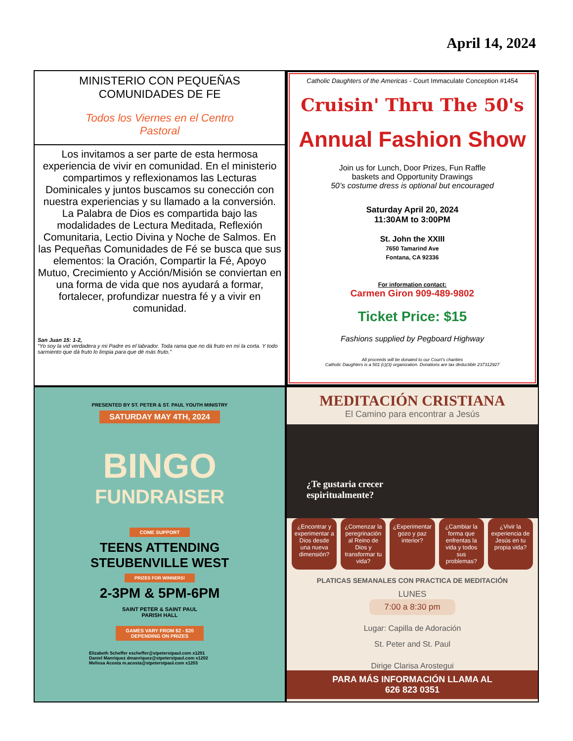April 14, 2024
MINISTERIO CON PEQUEÑAS
COMUNIDADES DE FE
Todos los Viernes en el Centro
Pastoral
Los invitamos a ser parte de esta hermosa experiencia de vivir en comunidad. En el ministerio compartimos y reflexionamos las Lecturas Dominicales y juntos buscamos su conección con nuestra experiencias y su llamado a la conversión. La Palabra de Dios es compartida bajo las modalidades de Lectura Meditada, Reflexión Comunitaria, Lectio Divina y Noche de Salmos. En las Pequeñas Comunidades de Fé se busca que sus elementos: la Oración, Compartir la Fé, Apoyo Mutuo, Crecimiento y Acción/Misión se conviertan en una forma de vida que nos ayudará a formar, fortalecer, profundizar nuestra fé y a vivir en comunidad.
San Juan 15: 1-2,
“Yo soy la vid verdadera y mi Padre es el labrador. Toda rama que no dá fruto en mí la corta. Y todo sarmiento que dá fruto lo limpia para que dé más fruto.”
Catholic Daughters of the Americas - Court Immaculate Conception #1454
Cruisin' Thru The 50's
Annual Fashion Show
Join us for Lunch, Door Prizes, Fun Raffle
baskets and Opportunity Drawings
50’s costume dress is optional but encouraged
Saturday April 20, 2024
11:30AM to 3:00PM
St. John the XXIII
7650 Tamarind Ave
Fontana, CA 92336
For information contact:
Carmen Giron 909-489-9802
Ticket Price: $15
Fashions supplied by Pegboard Highway
All proceeds will be donated to our Court’s charities
Catholic Daughters is a 501 (c)(3) organization. Donations are tax deductible 237312927
PRESENTED BY ST. PETER & ST. PAUL YOUTH MINISTRY
SATURDAY MAY 4TH, 2024
BINGO
FUNDRAISER
COME SUPPORT
TEENS ATTENDING
STEUBENVILLE WEST
PRIZES FOR WINNERS!
2-3PM & 5PM-6PM
SAINT PETER & SAINT PAUL
PARISH HALL
GAMES VARY FROM $2 - $20
DEPENDING ON PRIZES
Elizabeth Scheffer escheffer@stpeterstpaul.com x1201
Daniel Manriquez dmanriquez@stpeterstpaul.com x1202
Melissa Acosta m.acosta@stpeterstpaul.com x1203
MEDITACIÓN CRISTIANA
El Camino para encontrar a Jesús
¿Te gustaria crecer
espiritualmente?
¿Encontrar y experimentar a Dios desde una nueva dimensión?
¿Comenzar la peregrinación al Reino de Dios y transformar tu vida?
¿Experimentar gozo y paz interior?
¿Cambiar la forma que enfrentas la vida y todos sus problemas?
¿Vivir la experiencia de Jesús en tu propia vida?
PLATICAS SEMANALES CON PRACTICA DE MEDITACIÓN
LUNES
7:00 a 8:30 pm
Lugar: Capilla de Adoración
St. Peter and St. Paul
Dirige Clarisa Arostegui
PARA MÁS INFORMACIÓN LLAMA AL
626 823 0351